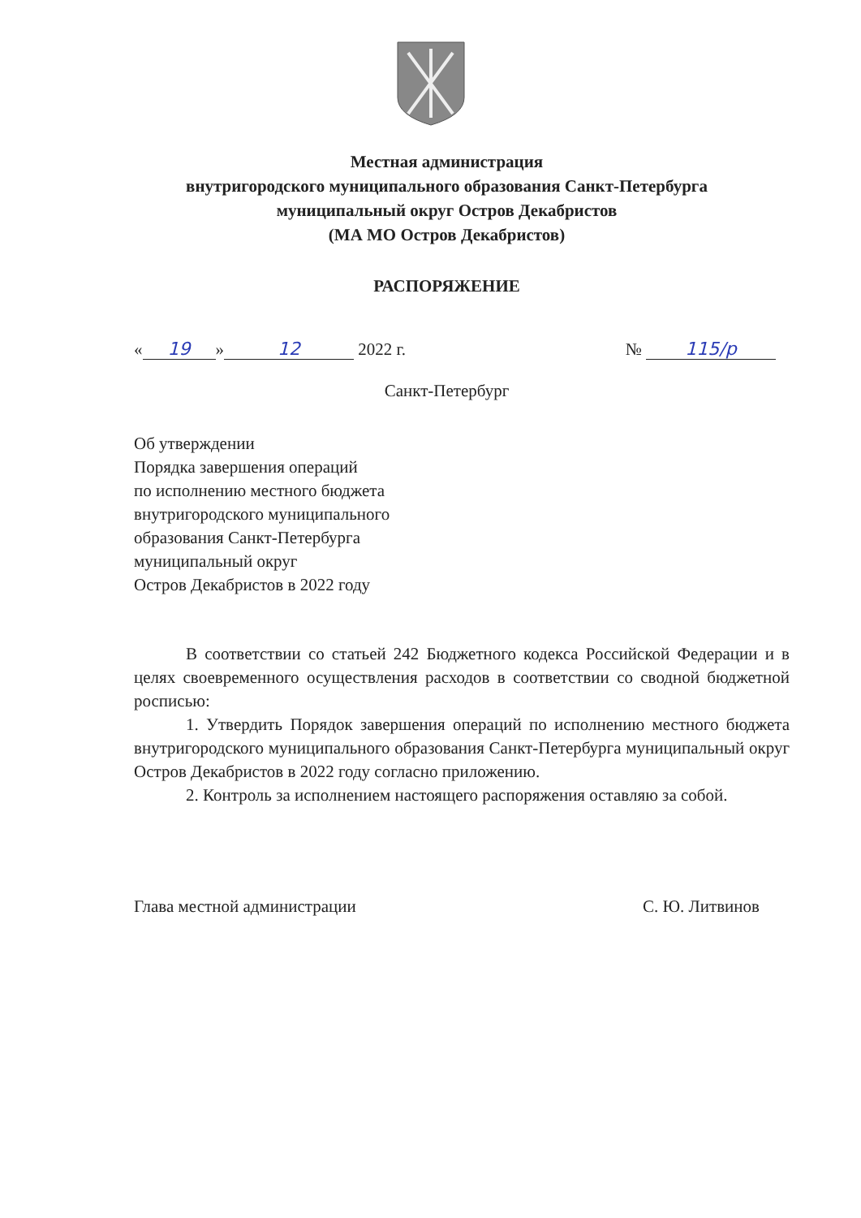Местная администрация
внутригородского муниципального образования Санкт-Петербурга
муниципальный округ Остров Декабристов
(МА МО Остров Декабристов)
РАСПОРЯЖЕНИЕ
« 19 » 12 2022 г. № 115/р
Санкт-Петербург
Об утверждении
Порядка завершения операций
по исполнению местного бюджета
внутригородского муниципального
образования Санкт-Петербурга
муниципальный округ
Остров Декабристов в 2022 году
В соответствии со статьей 242 Бюджетного кодекса Российской Федерации и в целях своевременного осуществления расходов в соответствии со сводной бюджетной росписью:
1. Утвердить Порядок завершения операций по исполнению местного бюджета внутригородского муниципального образования Санкт-Петербурга муниципальный округ Остров Декабристов в 2022 году согласно приложению.
2. Контроль за исполнением настоящего распоряжения оставляю за собой.
Глава местной администрации С. Ю. Литвинов